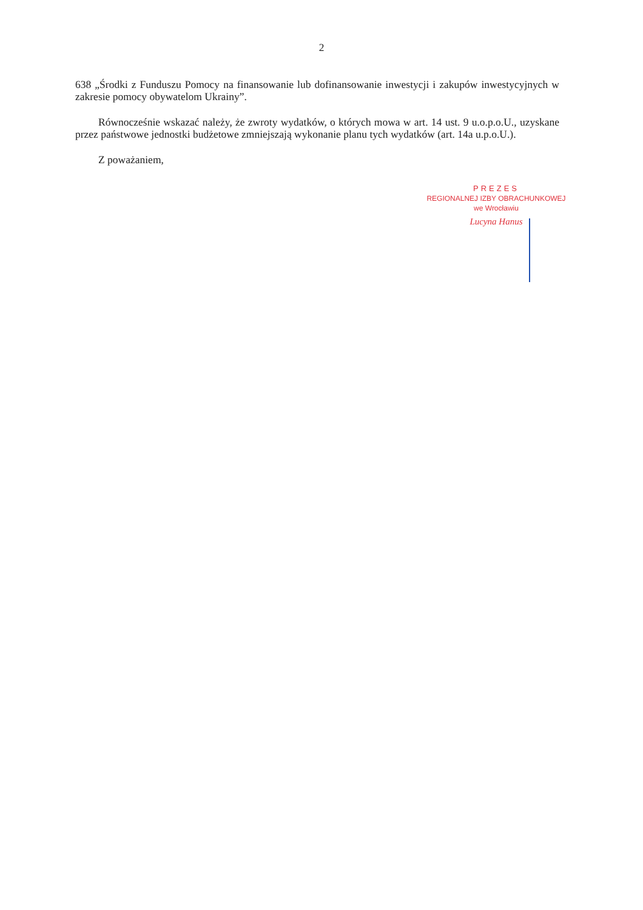2
638 „Środki z Funduszu Pomocy na finansowanie lub dofinansowanie inwestycji i zakupów inwestycyjnych w zakresie pomocy obywatelom Ukrainy”.
Równocześnie wskazać należy, że zwroty wydatków, o których mowa w art. 14 ust. 9 u.o.p.o.U., uzyskane przez państwowe jednostki budżetowe zmniejszają wykonanie planu tych wydatków (art. 14a u.p.o.U.).
Z poważaniem,
PREZES
REGIONALNEJ IZBY OBRACHUNKOWEJ
we Wrocławiu
Lucyna Hanus